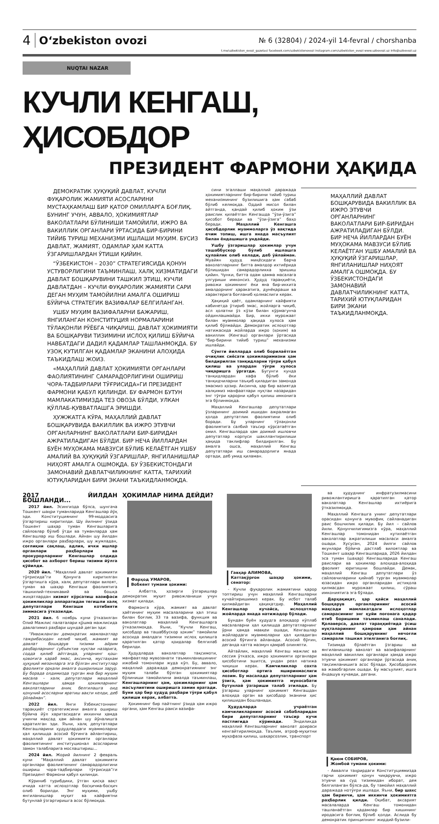4 O‘zbekiston ovozi
№ 6 (32804) / 2024-yil 14-fevral / chorshanba
t.me/uzbekiston_ovozi_gazetasi facebook.com/uzbekistonovozi instagram.com/uzbekiston_ovozi www.uzbovozi.uz info@uzbovozi.uz
NUQTAI NAZAR
КУЧЛИ КЕНГАШ, ҲИСОБДОР
ПРЕЗИДЕНТ ФАРМОНИ ҲАҚИДА
ДЕМОКРАТИК ҲУҚУҚИЙ ДАВЛАТ, КУЧЛИ ФУҚАРОЛИК ЖАМИЯТИ АСОСЛАРИНИ МУСТАҲКАМЛАШ БИР ҚАТОР ОМИЛЛАРГА БОҒЛИҚ. БУНИНГ УЧУН, АВВАЛО, ҲОКИМИЯТЛАР ВАКОЛАТЛАРИ БЎЛИНИШИ ТАМОЙИЛИ, ИЖРО ВА ВАКИЛЛИК ОРГАНЛАРИ ЎРТАСИДА БИР-БИРИНИ ТИЙИБ ТУРИШ МЕХАНИЗМИ ИШЛАШИ МУҲИМ. БУСИЗ ДАВЛАТ, ЖАМИЯТ, ОДАМЛАР ҲАМ КАТТА ЎЗГАРИШЛАРДАН ЎТИШИ ҚИЙИН.
“ЎЗБЕКИСТОН – 2030” СТРАТЕГИЯСИДА ҚОНУН УСТУВОРЛИГИНИ ТАЪМИНЛАШ, ХАЛҚ ХИЗМАТИДАГИ ДАВЛАТ БОШҚАРУВИНИ ТАШКИЛ ЭТИШ, КУЧЛИ ДАВЛАТДАН – КУЧЛИ ФУҚАРОЛИК ЖАМИЯТИ САРИ ДЕГАН МУҲИМ ТАМОЙИЛНИ АМАЛГА ОШИРИШ БЎЙИЧА СТРАТЕГИК ВАЗИФАЛАР БЕЛГИЛАНГАН.
УШБУ МУҲИМ ВАЗИФАЛАРНИ БАЖАРИШ, ЯНГИЛАНГАН КОНСТИТУЦИЯ НОРМАЛАРИНИ ТЎЛАҚОНЛИ РЎЁБГА ЧИҚАРИШ, ДАВЛАТ ҲОКИМИЯТИ ВА БОШҚАРУВИ ТИЗИМИНИ ИСЛОҲ ҚИЛИШ БЎЙИЧА НАВБАТДАГИ ДАДИЛ ҚАДАМЛАР ТАШЛАНМОҚДА. БУ УЗОҚ КУТИЛГАН ҚАДАМЛАР ЭКАНИНИ АЛОҲИДА ТАЪКИДЛАШ ЖОИЗ.
«МАҲАЛЛИЙ ДАВЛАТ ҲОКИМИЯТИ ОРГАНЛАРИ ФАОЛИЯТИНИНГ САМАРАДОРЛИГИНИ ОШИРИШ ЧОРА-ТАДБИРЛАРИ ТЎҒРИСИДА»ГИ ПРЕЗИДЕНТ ФАРМОНИ ҚАБУЛ ҚИЛИНДИ. БУ ФАРМОН БУТУН МАМЛАКАТИМИЗДА ТЕЗ ОВОЗА БЎЛДИ, УЛКАН ҚЎЛЛАБ-ҚУВВАТЛАШГА ЭРИШДИ.
ҲУЖЖАТГА КЎРА, МАҲАЛЛИЙ ДАВЛАТ БОШҚАРУВИДА ВАКИЛЛИК ВА ИЖРО ЭТУВЧИ ОРГАНЛАРНИНГ ВАКОЛАТЛАРИ БИР-БИРИДАН АЖРАТИЛАДИГАН БЎЛДИ. БИР НЕЧА ЙИЛЛАРДАН БУЁН МУҲОКАМА МАВЗУСИ БЎЛИБ КЕЛАЁТГАН УШБУ АМАЛИЙ ВА ҲУҚУҚИЙ ЎЗГАРИШЛАР, ЯНГИЛАНИШЛАР НИҲОЯТ АМАЛГА ОШМОҚДА. БУ ЎЗБЕКИСТОНДАГИ ЗАМОНАВИЙ ДАВЛАТЧИЛИКНИНГ КАТТА, ТАРИХИЙ ЮТУҚЛАРИДАН БИРИ ЭКАНИ ТАЪКИДЛАНМОҚДА.
сини эгаллаши маҳаллий даражада ҳокимиятларнинг бир-бирини тийиб туриш механизмининг бузилишига ҳам сабаб бўлиб келмоқда. Оддий мисол билан айтганда, қандай қилиб ҳоким ўзи раислик қилаётган Кенгашда “ўзи-ўзига” ҳисобот беради ва “ўзи-ўзига” баҳо беради. Маҳаллий Кенгашга ҳисобдорлик муаммоларга ўз вақтида ечим топиш, ишга янада масъулият билан ёндашишга ундайди.
Ушбу ўзгаришлар ҳокимлар учун ташаббускор бўлиб ишлашга қулайлик олиб келади, деб ўйлайман. Муайян ҳудуд миқёсидаги барча ваколатларнинг битта амалдор ихтиёрида бўлишидан самарадорликка эришиш қийин. Чунки, битта одам ҳамма масалага улгуриши имконсиз. Ҳудуд тараққиёти, ривожи ҳокимнинг ёки яна бир-иккита амалдорнинг ҳаракатига, дунёқараши ва характерига боғланиб қолмаслиги керак.
Ҳақиқий ҳаёт, одамларнинг кайфияти кабинетда ўтириб эмас, жойларга чиқиб, асл ҳолатни ўз кўзи билан кўрмагунча ойдинлашмайди. Бир, икки мурожаат билан муаммолар ҳақида хулоса ҳам қилиб бўлмайди. Демократик ислоҳотлар натижасида жойларда ижро (ҳоким) ва вакиллик (Кенгаш) органлари ўртасида “бир-бирини тийиб туриш” механизми ишлайди.
Сўнгги йилларда олиб борилаётган очиқлик сиёсати ҳокимларимизни ҳам билдирилган танқидларни тўғри қабул қилиш ва улардан тўғри хулоса чиқаришга ўргатди. Бугунги кунда танқидлардан хафа бўлиб ёки танқидчиларни таъқиб қиладиган замонда эмасмиз ҳозир. Аксинча, ҳар бир вазиятда халқимиз манфаатлари нуқтаи назаридан энг тўғри қарорни қабул қилиш имконига эга бўлинмоқда.
Маҳаллий Кенгашлар депутатлари ўзларининг доимий ишидан ажралмаган ҳолда депутатлик фаолиятини олиб боради. Бу уларнинг тўлақонли фаолиятига салбий таъсир кўрсатаётган омил. Кенгашларда ҳам доимий ишловчи депутатлар корпуси шакллантирилиши ҳақида таклифлар билдирилган. Бу амалга ошса, маҳаллий Кенгаш депутатлари иш самарадорлиги янада ортади, деб умид қиламан.
МАҲАЛЛИЙ ДАВЛАТ БОШҚАРУВИДА ВАКИЛЛИК ВА ИЖРО ЭТУВЧИ ОРГАНЛАРНИНГ ВАКОЛАТЛАРИ БИР-БИРИДАН АЖРАТИЛАДИГАН БЎЛДИ. БИР НЕЧА ЙИЛЛАРДАН БУЁН МУҲОКАМА МАВЗУСИ БЎЛИБ КЕЛАЁТГАН УШБУ АМАЛИЙ ВА ҲУҚУҚИЙ ЎЗГАРИШЛАР, ЯНГИЛАНИШЛАР НИҲОЯТ АМАЛГА ОШМОҚДА. БУ ЎЗБЕКИСТОНДАГИ ЗАМОНАВИЙ ДАВЛАТЧИЛИКНИНГ КАТТА, ТАРИХИЙ ЮТУҚЛАРИДАН БИРИ ЭКАНИ ТАЪКИДЛАНМОҚДА.
2017 ЙИЛДАН БОШЛАНДИ...
2017 йил. Эсингизда бўлса, шунгача Тошкент шаҳри туманларида Кенгашлар йўқ эди. Конституциянинг 99-моддасига ўзгартириш киритилди. Шу йилнинг ўзида Тошкент шаҳар туман Кенгашларига сайловлар бўлиб ўтди ва туманларда ҳам Кенгашлар иш бошлади. Айнан шу йилдан ижро органлари раҳбарлари, шу жумладан, соғлиқни сақлаш, адлия, ички ишлар органлари раҳбарлари ва прокурорларнинг Кенгашлар олдида ҳисобот ва ахборот бериш тизими йўлга қўйилди.
2020 йил. “Маҳаллий давлат ҳокимияти тўғрисида”ги Қонунга киритилган ўзгартишга кўра, халқ депутатлари вилоят, туман ва шаҳар Кенгаши фаолиятига ташкилий-техникавий ва бошқа жиҳатлардан хизмат кўрсатиш вазифаси ҳокимликлар аппаратидан тегишли халқ депутатлари Кенгаши котибияти зиммасига ўтказилди.
2021 йил. 6 ноябрь куни ўтказилган Олий Мажлис палаталари қўшма мажлисида давлатимиз раҳбари шундай деган эди:
“Ривожланган демократик мамлакатлар тажрибасидан келиб чиқиб, жамият ва давлат бошқарув тизими айрим раҳбарларнинг субъектив нуқтаи назарига, содда қилиб айтганда, уларнинг қош-қовоғига қараб эмас, аксинча, мустаҳкам ҳуқуқий мезонларга эга бўлган институтлар фаолияти орқали амалга оширилиши зарур. Бу борада олдимизда турган яна бир муҳим масала – халқ депутатлари маҳаллий Кенгашлари ҳамда ҳокимларнинг ваколатларини аниқ белгилашга оид қонуний асосларни яратиш вақти келди, деб ўйлайман”.
2022 йил. Янги Ўзбекистоннинг тараққиёт стратегиясини амалга ошириш бўйича йўл харитасидаги иккинчи ҳамда учинчи мақсад ҳам айнан шу йўналишга қаратилган эди. Яъни, халқ депутатлари Кенгашларини ҳудудлардаги муаммоларни ҳал қилишда асосий бўғинга айлантириш, маҳаллий давлат ҳокимияти органлари фаолиятининг институционал асосларини замон талабларига мослаштириш...
2024 йил. Жорий йилнинг 2 февраль куни “Маҳаллий давлат ҳокимияти органлари фаолиятининг самарадорлигини ошириш чора-тадбирлари тўғрисида”ги Президент Фармони қабул қилинди.
Кўриниб турибдики, ўтган қисқа вақт ичида катта ислоҳотлар босқичма-босқич олиб борилди. Энг муҳими, ушбу янгиланишлар муҳит ва кайфиятни бутунлай ўзгартиришга асос бўлмоқда.
ҲОКИМЛАР НИМА ДЕЙДИ?
Фарҳод УМАРОВ,
Вобкент тумани ҳокими:
- Албатта, ҳозирги ўзгаришлар демократик муҳит ривожланиши учун хизмат қилади.
Фармонга кўра, жамият ва давлат ҳаётининг муҳим масалаларини ҳал этиш билан боғлиқ 33 та вазифа, функция ва ваколатлар маҳаллий Кенгашларга ўтказилмоқда. Яъни, “Кучли Кенгаш, ҳисобдор ва ташаббускор ҳоким” тамойили асосида амалдаги тизимни ислоҳ қилишга қаратилган қатор қоидалар белгилаб берилди.
Ҳудудларда ваколатлар тақсимоти, манфаатлар мувозанати таъминланишининг ижобий томонлари жуда кўп. Бу, аввало, маҳаллий даражада демократиянинг энг муҳим талаби бўлган ҳокимиятлар бўлиниши тамойилини амалда таъминлаш, Кенгашларнинг ҳам, ҳокимларнинг ҳам масъулиятини оширишга замин яратади. Буни ҳар бир ҳудуд раҳбари тўғри қабул қилиши керак, албатта.
Ҳокимнинг бир пайтнинг ўзида ҳам ижро органи, ҳам Кенгаш раиси вазифа-
Гавҳар АЛИМОВА,
Каттақўрғон шаҳар ҳокими, сенатор:
- Кучли фуқаролик жамиятини қарор топтириш учун маҳаллий Кенгашларни кучайтиришимиз керак. Бу исбот талаб қилмайдиган ҳақиқатдир. Маҳаллий Кенгашлар кучайса, ислоҳотлар жойларда янада натижадор бўлади.
Бундан буён ҳудудга алоқадор кўплаб масалаларни ҳал қилишда депутатларнинг ўрни ҳамда мавқеи ошади, Кенгашлар жойлардаги муаммоларни ҳал қиладиган асосий бўғинга айланади. Асосий бўғин, деганда катта мазмун қамраб олиняпти.
Айтайлик, маҳаллий Кенгаш мажлис ва сессия ўтказса, ижро ҳокимияти органлари ҳисоботини эшитса, ундан реал натижа чиқиши керак. Камчиликлар сохта ҳисоботлар ортига яширинмаслиги лозим. Бу масалада депутатларнинг ҳам ўзига, ҳам ҳокимиятга муносабати бутунлай ўзгариши талаб этилади. Бу ўзгариш уларнинг ҳокимият Кенгашдан алоҳида орган ва ҳисобдор эканини ҳис қилишидан бошланади.
Ҳудудларда учраётган камчиликларнинг асосий сабабларидан бири депутатларнинг таъсир кучи пастлигида кўринади. Эндиликда маҳаллий Кенгашларнинг ваколат доираси кенгайтирилмоқда. Таълим, атроф-муҳитни муҳофаза қилиш, шаҳарсозлик, транспорт
ва ҳудуднинг инфратузилмасини ривожлантиришга қаратилган қатор ваколатлар Кенгашлар ихтиёрига ўтказилмоқда.
Маҳаллий Кенгашга унинг депутатлари орасидан қонунга мувофиқ сайланадиган раис бошчилик қилади. Бу йил – сайлов йили. Қонунчилигимизга кўра, маҳаллий Кенгашлар томонидан кутилаётган ваколатлар ажратилиши масаласи амалга ошади. Хусусан, 2024 йилги сайлов якунлари бўйича дастлаб вилоятлар ва Тошкент шаҳар Кенгашларида, 2026 йилдан эса туман (шаҳар) Кенгашларида Кенгаш раислари ва ҳокимлар алоҳида-алоҳида фаолият юритишни бошлайди. Демак, маҳаллий Кенгаш депутатлари ўз сайловчиларини қийнаб турган муаммолар юзасидан ижро органларидан истиқола қилмасдан мурожаат қилиш, сўраш имкониятига эга бўлади.
Дарҳақиқат, ҳар қайси маҳаллий бошқарув органларининг асосий мақсади мамлакатдаги ислоҳотлар самарасининг энг қуйи поғонага қадар етиб боришини таъминлаш саналади. Қолаверса, давлат тараққиётида ўсиш нуқталарининг қамрови ҳам айнан маҳаллий бошқарувнинг нечоғли самарали ташкил этилганига боғлиқ.
Тизимда бўлаётган ўзгариш ва янгиланишлар ваколат ва вазифаларнинг маҳаллий вакиллик органлари ҳамда ижро этувчи ҳокимият органлари ўртасида аниқ тақсимланишига асос бўлади. Ҳисобдорлик ва жавобгарлик ошади. Бу масъулият, ишга ёндашув кучаяди, дегани.
Қаюм СОБИРОВ,
Жомбой тумани ҳокими:
- Аввалги таҳрирдаги Конституциямизда гарчи ҳокимият қонун чиқарувчи, ижро этувчи ва суд тизимидан иборат, дея белгиланган бўлса-да, бу тамойил маҳаллий даражада нотўғри ишлади. Яъни, бир шахс ҳам биринчи, ҳам иккинчи ҳокимиятга раҳбарлик қилди. Оқибат, аксарият масалаларда Кенгаш томонидан ташланаётган қадамлар бир кишининг иродасига боғлиқ бўлиб қолди. Аслида бу демократик принципнинг жиддий бузили-